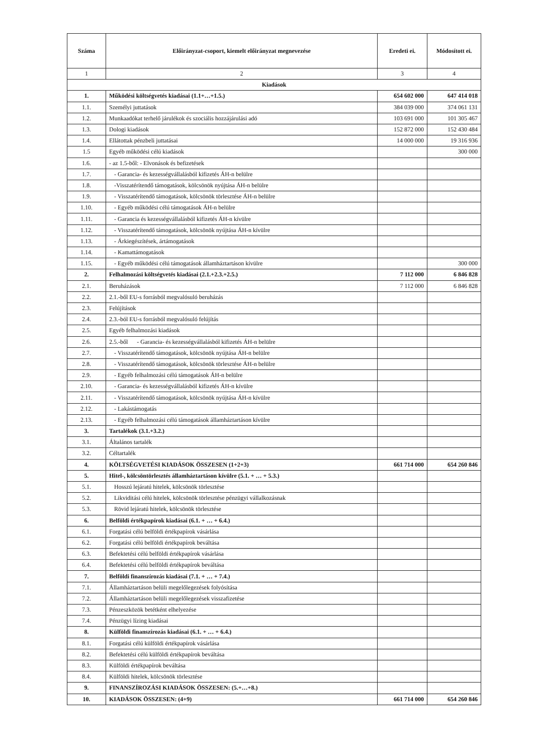| Száma | Előirányzat-csoport, kiemelt előirányzat megnevezése | Eredeti ei. | Módosított ei. |
| --- | --- | --- | --- |
| 1 | 2 | 3 | 4 |
| Kiadások | | | |
| 1. | Működési költségvetés kiadásai (1.1+…+1.5.) | 654 602 000 | 647 414 018 |
| 1.1. | Személyi juttatások | 384 039 000 | 374 061 131 |
| 1.2. | Munkaadókat terhelő járulékok és szociális hozzájárulási adó | 103 691 000 | 101 305 467 |
| 1.3. | Dologi kiadások | 152 872 000 | 152 430 484 |
| 1.4. | Ellátottak pénzbeli juttatásai | 14 000 000 | 19 316 936 |
| 1.5 | Egyéb működési célú kiadások | | 300 000 |
| 1.6. | - az 1.5-ből: - Elvonások és befizetések | | |
| 1.7. | - Garancia- és kezességvállalásból kifizetés ÁH-n belülre | | |
| 1.8. | -Visszatérítendő támogatások, kölcsönök nyújtása ÁH-n belülre | | |
| 1.9. | - Visszatérítendő támogatások, kölcsönök törlesztése ÁH-n belülre | | |
| 1.10. | - Egyéb működési célú támogatások ÁH-n belülre | | |
| 1.11. | - Garancia és kezességvállalásból kifizetés ÁH-n kívülre | | |
| 1.12. | - Visszatérítendő támogatások, kölcsönök nyújtása ÁH-n kívülre | | |
| 1.13. | - Árkiegészítések, ártámogatások | | |
| 1.14. | - Kamattámogatások | | |
| 1.15. | - Egyéb működési célú támogatások államháztartáson kívülre | | 300 000 |
| 2. | Felhalmozási költségvetés kiadásai (2.1.+2.3.+2.5.) | 7 112 000 | 6 846 828 |
| 2.1. | Beruházások | 7 112 000 | 6 846 828 |
| 2.2. | 2.1.-ből EU-s forrásból megvalósuló beruházás | | |
| 2.3. | Felújítások | | |
| 2.4. | 2.3.-ból EU-s forrásból megvalósuló felújítás | | |
| 2.5. | Egyéb felhalmozási kiadások | | |
| 2.6. | 2.5.-ből - Garancia- és kezességvállalásból kifizetés ÁH-n belülre | | |
| 2.7. | - Visszatérítendő támogatások, kölcsönök nyújtása ÁH-n belülre | | |
| 2.8. | - Visszatérítendő támogatások, kölcsönök törlesztése ÁH-n belülre | | |
| 2.9. | - Egyéb felhalmozási célú támogatások ÁH-n belülre | | |
| 2.10. | - Garancia- és kezességvállalásból kifizetés ÁH-n kívülre | | |
| 2.11. | - Visszatérítendő támogatások, kölcsönök nyújtása ÁH-n kívülre | | |
| 2.12. | - Lakástámogatás | | |
| 2.13. | - Egyéb felhalmozási célú támogatások államháztartáson kívülre | | |
| 3. | Tartalékok (3.1.+3.2.) | | |
| 3.1. | Általános tartalék | | |
| 3.2. | Céltartalék | | |
| 4. | KÖLTSÉGVETÉSI KIADÁSOK ÖSSZESEN (1+2+3) | 661 714 000 | 654 260 846 |
| 5. | Hitel-, kölcsöntörlesztés államháztartáson kívülre (5.1. + … + 5.3.) | | |
| 5.1. | Hosszú lejáratú hitelek, kölcsönök törlesztése | | |
| 5.2. | Likviditási célú hitelek, kölcsönök törlesztése pénzügyi vállalkozásnak | | |
| 5.3. | Rövid lejáratú hitelek, kölcsönök törlesztése | | |
| 6. | Belföldi értékpapírok kiadásai (6.1. + … + 6.4.) | | |
| 6.1. | Forgatási célú belföldi értékpapírok vásárlása | | |
| 6.2. | Forgatási célú belföldi értékpapírok beváltása | | |
| 6.3. | Befektetési célú belföldi értékpapírok vásárlása | | |
| 6.4. | Befektetési célú belföldi értékpapírok beváltása | | |
| 7. | Belföldi finanszírozás kiadásai (7.1. + … + 7.4.) | | |
| 7.1. | Államháztartáson belüli megelőlegezések folyósítása | | |
| 7.2. | Államháztartáson belüli megelőlegezések visszafizetése | | |
| 7.3. | Pénzeszközök betétként elhelyezése | | |
| 7.4. | Pénzügyi lízing kiadásai | | |
| 8. | Külföldi finanszírozás kiadásai (6.1. + … + 6.4.) | | |
| 8.1. | Forgatási célú külföldi értékpapírok vásárlása | | |
| 8.2. | Befektetési célú külföldi értékpapírok beváltása | | |
| 8.3. | Külföldi értékpapírok beváltása | | |
| 8.4. | Külföldi hitelek, kölcsönök törlesztése | | |
| 9. | FINANSZÍROZÁSI KIADÁSOK ÖSSZESEN: (5.+…+8.) | | |
| 10. | KIADÁSOK ÖSSZESEN: (4+9) | 661 714 000 | 654 260 846 |